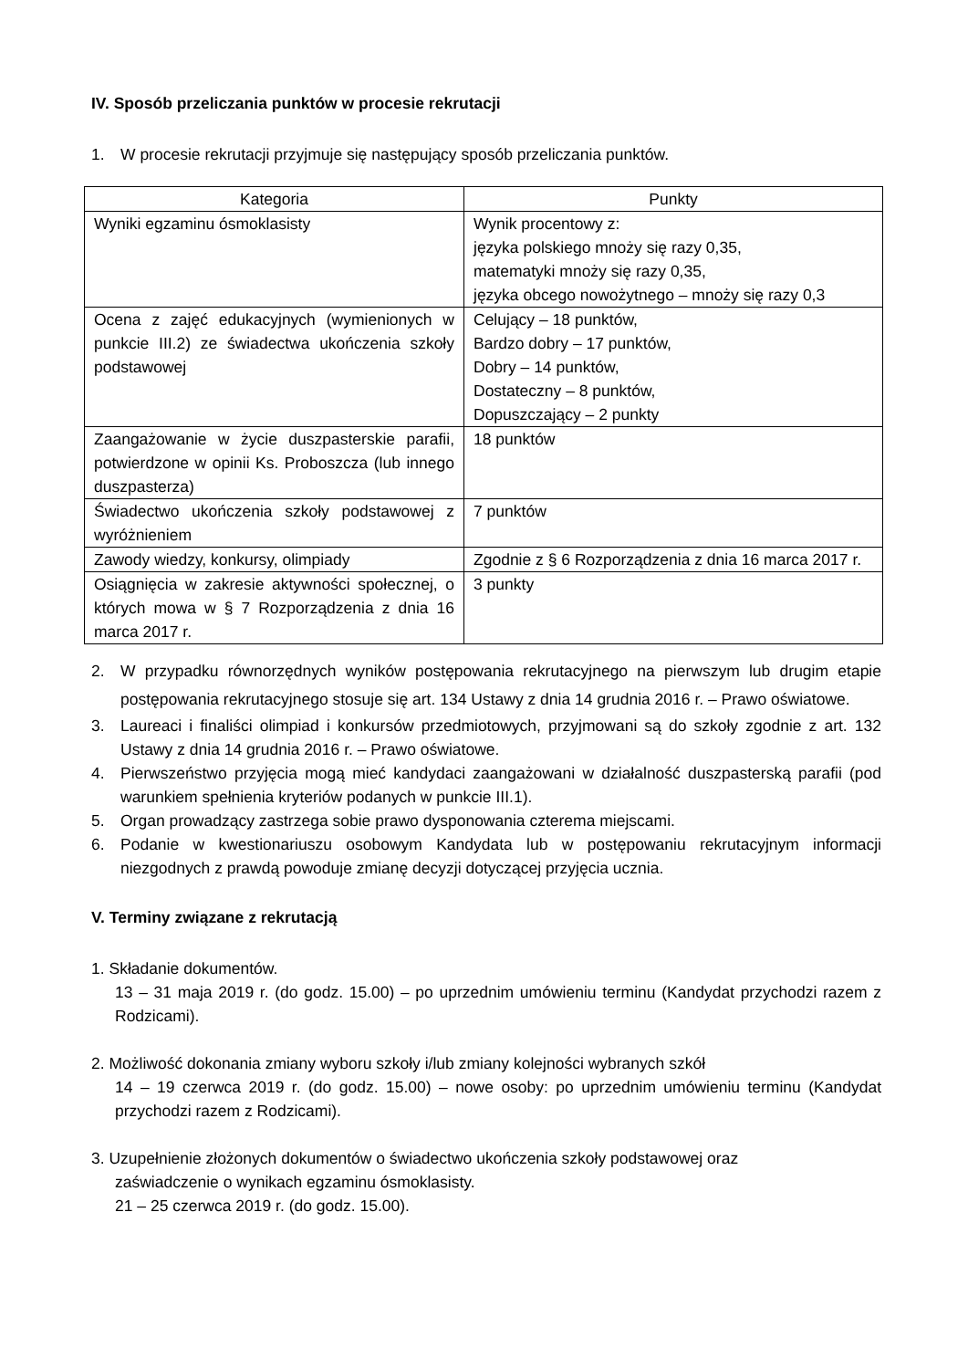IV. Sposób przeliczania punktów w procesie rekrutacji
1. W procesie rekrutacji przyjmuje się następujący sposób przeliczania punktów.
| Kategoria | Punkty |
| --- | --- |
| Wyniki egzaminu ósmoklasisty | Wynik procentowy z: języka polskiego mnoży się razy 0,35, matematyki mnoży się razy 0,35, języka obcego nowożytnego – mnoży się razy 0,3 |
| Ocena z zajęć edukacyjnych (wymienionych w punkcie III.2) ze świadectwa ukończenia szkoły podstawowej | Celujący – 18 punktów, Bardzo dobry – 17 punktów, Dobry – 14 punktów, Dostateczny – 8 punktów, Dopuszczający – 2 punkty |
| Zaangażowanie w życie duszpasterskie parafii, potwierdzone w opinii Ks. Proboszcza (lub innego duszpasterza) | 18 punktów |
| Świadectwo ukończenia szkoły podstawowej z wyróżnieniem | 7 punktów |
| Zawody wiedzy, konkursy, olimpiady | Zgodnie z § 6 Rozporządzenia z dnia 16 marca 2017 r. |
| Osiągnięcia w zakresie aktywności społecznej, o których mowa w § 7 Rozporządzenia z dnia 16 marca 2017 r. | 3 punkty |
2. W przypadku równorzędnych wyników postępowania rekrutacyjnego na pierwszym lub drugim etapie postępowania rekrutacyjnego stosuje się art. 134 Ustawy z dnia 14 grudnia 2016 r. – Prawo oświatowe.
3. Laureaci i finaliści olimpiad i konkursów przedmiotowych, przyjmowani są do szkoły zgodnie z art. 132 Ustawy z dnia 14 grudnia 2016 r. – Prawo oświatowe.
4. Pierwszeństwo przyjęcia mogą mieć kandydaci zaangażowani w działalność duszpasterską parafii (pod warunkiem spełnienia kryteriów podanych w punkcie III.1).
5. Organ prowadzący zastrzega sobie prawo dysponowania czterema miejscami.
6. Podanie w kwestionariuszu osobowym Kandydata lub w postępowaniu rekrutacyjnym informacji niezgodnych z prawdą powoduje zmianę decyzji dotyczącej przyjęcia ucznia.
V. Terminy związane z rekrutacją
1. Składanie dokumentów.
13 – 31 maja 2019 r. (do godz. 15.00) – po uprzednim umówieniu terminu (Kandydat przychodzi razem z Rodzicami).
2. Możliwość dokonania zmiany wyboru szkoły i/lub zmiany kolejności wybranych szkół
14 – 19 czerwca 2019 r. (do godz. 15.00) – nowe osoby: po uprzednim umówieniu terminu (Kandydat przychodzi razem z Rodzicami).
3. Uzupełnienie złożonych dokumentów o świadectwo ukończenia szkoły podstawowej oraz
zaświadczenie o wynikach egzaminu ósmoklasisty.
21 – 25 czerwca 2019 r. (do godz. 15.00).